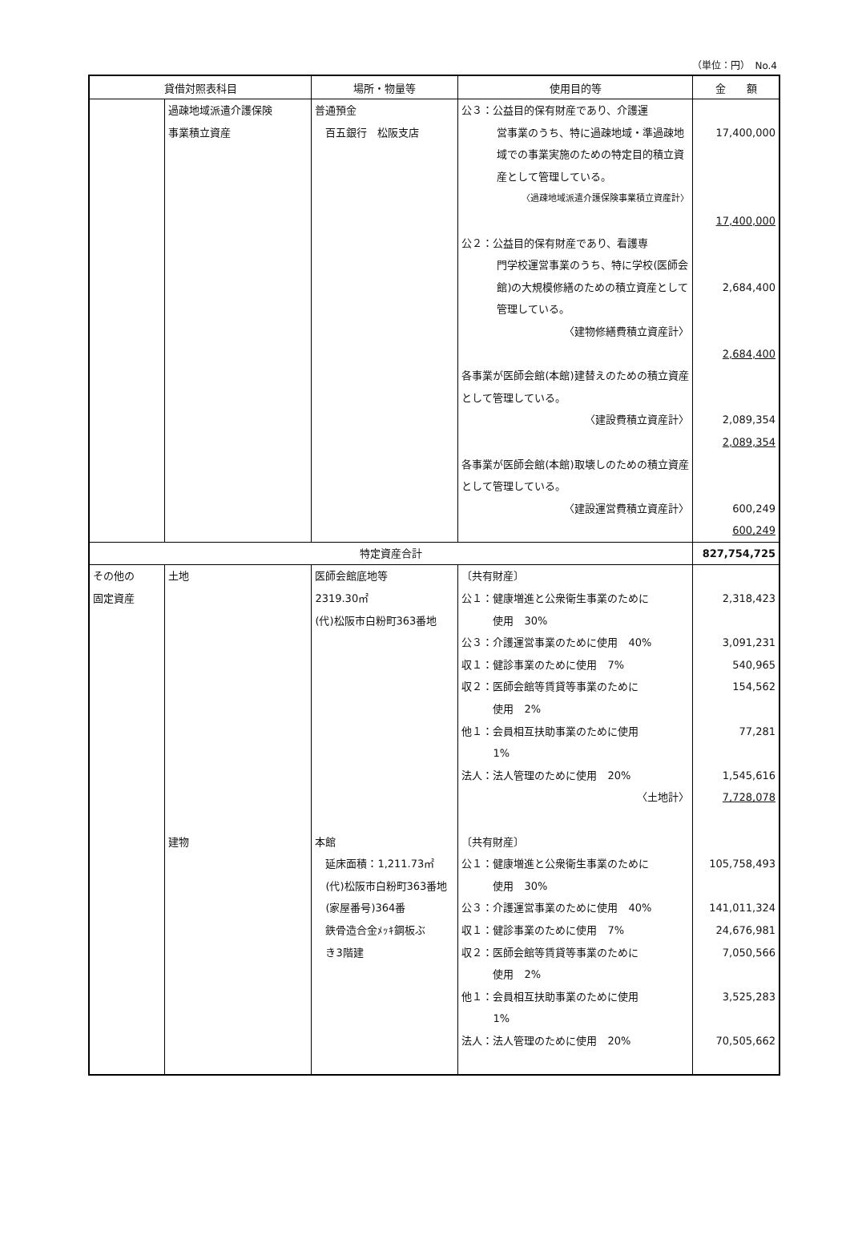（単位：円）　No.4
| 貸借対照表科目 | | 場所・物量等 | 使用目的等 | 金 額 |
| --- | --- | --- | --- | --- |
| | 過疎地域派遣介護保険 事業積立資産 | 普通預金 百五銀行 松阪支店 | 公３：公益目的保有財産であり、介護運 営事業のうち、特に過疎地域・準過疎地域での事業実施のための特定目的積立資産として管理している。 〈過疎地域派遣介護保険事業積立資産計〉 公２：公益目的保有財産であり、看護専 門学校運営事業のうち、特に学校(医師会館)の大規模修繕のための積立資産として管理している。 〈建物修繕費積立資産計〉 各事業が医師会館(本館)建替えのための積立資産として管理している。 〈建設費積立資産計〉 各事業が医師会館(本館)取壊しのための積立資産として管理している。 〈建設運営費積立資産計〉 | 17,400,000 17,400,000 2,684,400 2,684,400 2,089,354 2,089,354 600,249 600,249 |
| 特定資産合計 | | | | 827,754,725 |
| その他の 固定資産 | 土地 建物 | 医師会館底地等 2319.30㎡ (代)松阪市白粉町363番地 本館 延床面積：1,211.73㎡ (代)松阪市白粉町363番地 (家屋番号)364番 鉄骨造合金ﾒｯｷ鋼板ぶ き3階建 | 〔共有財産〕 公１：健康増進と公衆衛生事業のために 使用 30% 公３：介護運営事業のために使用 40% 収１：健診事業のために使用 7% 収２：医師会館等賃貸等事業のために 使用 2% 他１：会員相互扶助事業のために使用 1% 法人：法人管理のために使用 20% 〈土地計〉 〔共有財産〕 公１：健康増進と公衆衛生事業のために 使用 30% 公３：介護運営事業のために使用 40% 収１：健診事業のために使用 7% 収２：医師会館等賃貸等事業のために 使用 2% 他１：会員相互扶助事業のために使用 1% 法人：法人管理のために使用 20% | 2,318,423 3,091,231 540,965 154,562 77,281 1,545,616 7,728,078 105,758,493 141,011,324 24,676,981 7,050,566 3,525,283 70,505,662 |